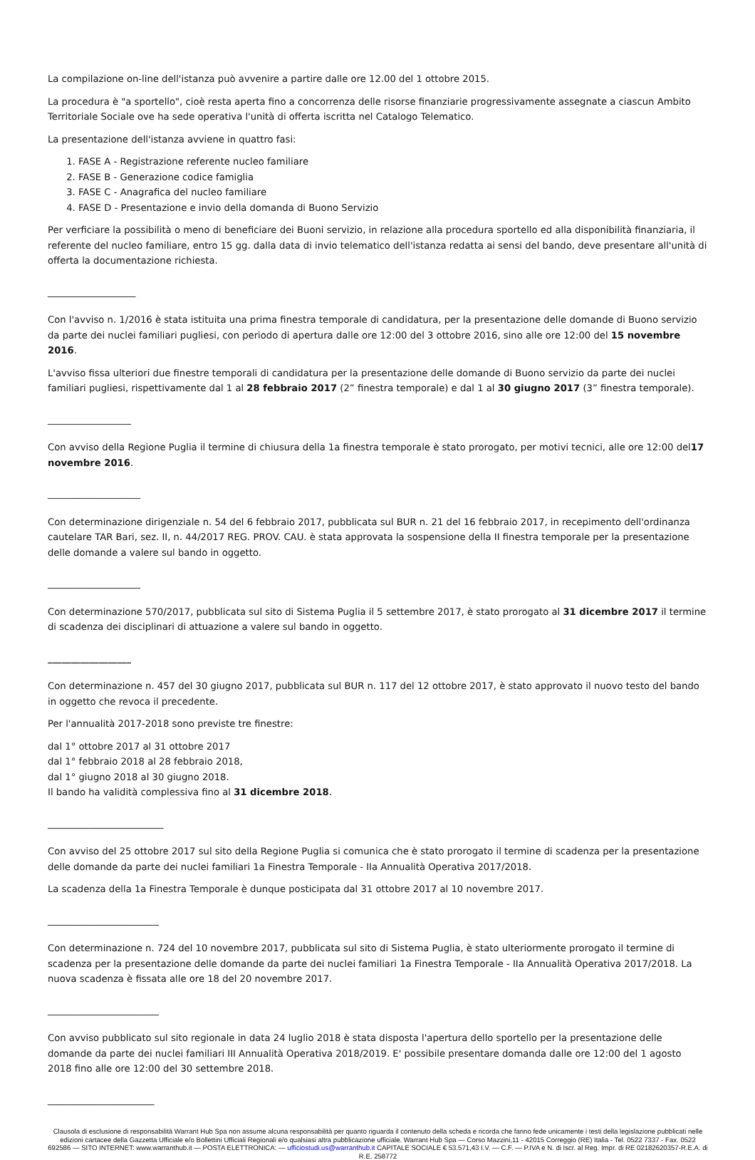La compilazione on-line dell'istanza può avvenire a partire dalle ore 12.00 del 1 ottobre 2015.
La procedura è "a sportello", cioè resta aperta fino a concorrenza delle risorse finanziarie progressivamente assegnate a ciascun Ambito Territoriale Sociale ove ha sede operativa l'unità di offerta iscritta nel Catalogo Telematico.
La presentazione dell'istanza avviene in quattro fasi:
1. FASE A - Registrazione referente nucleo familiare
2. FASE B - Generazione codice famiglia
3. FASE C - Anagrafica del nucleo familiare
4. FASE D - Presentazione e invio della domanda di Buono Servizio
Per verficiare la possibilità o meno di beneficiare dei Buoni servizio, in relazione alla procedura sportello ed alla disponibilità finanziaria, il referente del nucleo familiare, entro 15 gg. dalla data di invio telematico dell'istanza redatta ai sensi del bando, deve presentare all'unità di offerta la documentazione richiesta.
___________________
Con l'avviso n. 1/2016 è stata istituita una prima finestra temporale di candidatura, per la presentazione delle domande di Buono servizio da parte dei nuclei familiari pugliesi, con periodo di apertura dalle ore 12:00 del 3 ottobre 2016, sino alle ore 12:00 del 15 novembre 2016.
L'avviso fissa ulteriori due finestre temporali di candidatura per la presentazione delle domande di Buono servizio da parte dei nuclei familiari pugliesi, rispettivamente dal 1 al 28 febbraio 2017 (2” finestra temporale) e dal 1 al 30 giugno 2017 (3” finestra temporale).
__________________
Con avviso della Regione Puglia il termine di chiusura della 1a finestra temporale è stato prorogato, per motivi tecnici, alle ore 12:00 del17 novembre 2016.
____________________
Con determinazione dirigenziale n. 54 del 6 febbraio 2017, pubblicata sul BUR n. 21 del 16 febbraio 2017, in recepimento dell'ordinanza cautelare TAR Bari, sez. II, n. 44/2017 REG. PROV. CAU. è stata approvata la sospensione della II finestra temporale per la presentazione delle domande a valere sul bando in oggetto.
____________________
Con determinazione 570/2017, pubblicata sul sito di Sistema Puglia il 5 settembre 2017, è stato prorogato al 31 dicembre 2017 il termine di scadenza dei disciplinari di attuazione a valere sul bando in oggetto.
__________________
Con determinazione n. 457 del 30 giugno 2017, pubblicata sul BUR n. 117 del 12 ottobre 2017, è stato approvato il nuovo testo del bando in oggetto che revoca il precedente.
Per l'annualità 2017-2018 sono previste tre finestre:
dal 1° ottobre 2017 al 31 ottobre 2017
dal 1° febbraio 2018 al 28 febbraio 2018,
dal 1° giugno 2018 al 30 giugno 2018.
Il bando ha validità complessiva fino al 31 dicembre 2018.
_________________________
Con avviso del 25 ottobre 2017 sul sito della Regione Puglia si comunica che è stato prorogato il termine di scadenza per la presentazione delle domande da parte dei nuclei familiari 1a Finestra Temporale - IIa Annualità Operativa 2017/2018.
La scadenza della 1a Finestra Temporale è dunque posticipata dal 31 ottobre 2017 al 10 novembre 2017.
________________________
Con determinazione n. 724 del 10 novembre 2017, pubblicata sul sito di Sistema Puglia, è stato ulteriormente prorogato il termine di scadenza per la presentazione delle domande da parte dei nuclei familiari 1a Finestra Temporale - IIa Annualità Operativa 2017/2018. La nuova scadenza è fissata alle ore 18 del 20 novembre 2017.
________________________
Con avviso pubblicato sul sito regionale in data 24 luglio 2018 è stata disposta l'apertura dello sportello per la presentazione delle domande da parte dei nuclei familiari III Annualità Operativa 2018/2019. E' possibile presentare domanda dalle ore 12:00 del 1 agosto 2018 fino alle ore 12:00 del 30 settembre 2018.
_______________________
Clausola di esclusione di responsabilità Warrant Hub Spa non assume alcuna responsabilità per quanto riguarda il contenuto della scheda e ricorda che fanno fede unicamente i testi della legislazione pubblicati nelle edizioni cartacee della Gazzetta Ufficiale e/o Bollettini Ufficiali Regionali e/o qualsiasi altra pubblicazione ufficiale. Warrant Hub Spa — Corso Mazzini,11 - 42015 Correggio (RE) Italia - Tel. 0522 7337 - Fax. 0522 692586 — SITO INTERNET: www.warranthub.it — POSTA ELETTRONICA: — ufficiostudi.us@warranthub.it CAPITALE SOCIALE € 53.571,43 I.V. — C.F. — P.IVA e N. di Iscr. al Reg. Impr. di RE 02182620357-R.E.A. di R.E. 258772